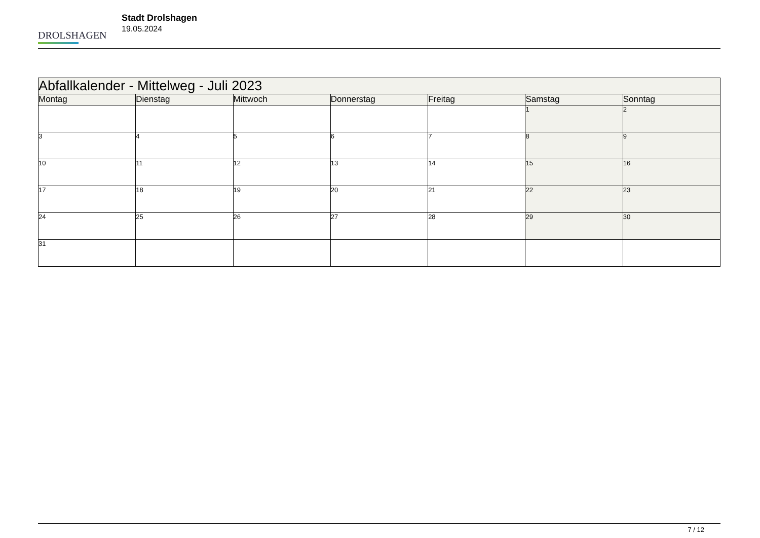DROLSHAGEN
Stadt Drolshagen
19.05.2024
| Abfallkalender - Mittelweg - Juli 2023 | | | | | | |
| --- | --- | --- | --- | --- | --- | --- |
| Montag | Dienstag | Mittwoch | Donnerstag | Freitag | Samstag | Sonntag |
| | | | | | 1 | 2 |
| 3 | 4 | 5 | 6 | 7 | 8 | 9 |
| 10 | 11 | 12 | 13 | 14 | 15 | 16 |
| 17 | 18 | 19 | 20 | 21 | 22 | 23 |
| 24 | 25 | 26 | 27 | 28 | 29 | 30 |
| 31 | | | | | | |
7 / 12